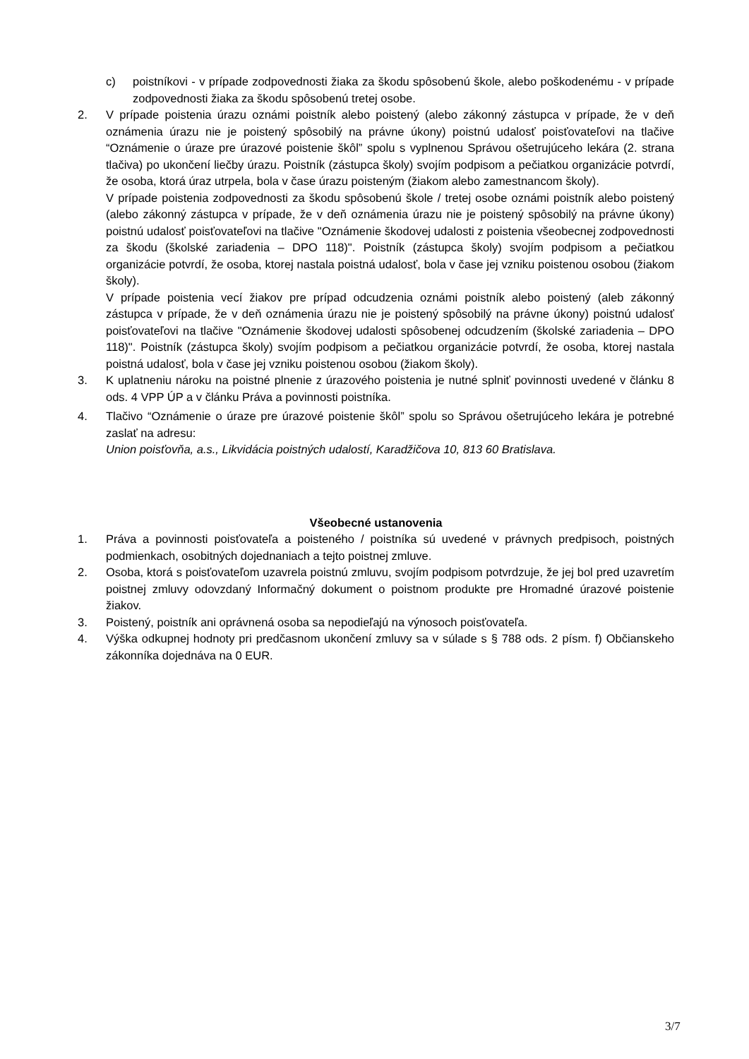c) poistníkovi - v prípade zodpovednosti žiaka za škodu spôsobenú škole, alebo poškodenému - v prípade zodpovednosti žiaka za škodu spôsobenú tretej osobe.
2. V prípade poistenia úrazu oznámi poistník alebo poistený (alebo zákonný zástupca v prípade, že v deň oznámenia úrazu nie je poistený spôsobilý na právne úkony) poistnú udalosť poisťovateľovi na tlačive “Oznámenie o úraze pre úrazové poistenie škôl” spolu s vyplnenou Správou ošetrujúceho lekára (2. strana tlačiva) po ukončení liečby úrazu. Poistník (zástupca školy) svojím podpisom a pečiatkou organizácie potvrdí, že osoba, ktorá úraz utrpela, bola v čase úrazu poisteným (žiakom alebo zamestnancom školy).
V prípade poistenia zodpovednosti za škodu spôsobenú škole / tretej osobe oznámi poistník alebo poistený (alebo zákonný zástupca v prípade, že v deň oznámenia úrazu nie je poistený spôsobilý na právne úkony) poistnú udalosť poisťovateľovi na tlačive "Oznámenie škodovej udalosti z poistenia všeobecnej zodpovednosti za škodu (školské zariadenia – DPO 118)". Poistník (zástupca školy) svojím podpisom a pečiatkou organizácie potvrdí, že osoba, ktorej nastala poistná udalosť, bola v čase jej vzniku poistenou osobou (žiakom školy).
V prípade poistenia vecí žiakov pre prípad odcudzenia oznámi poistník alebo poistený (aleb zákonný zástupca v prípade, že v deň oznámenia úrazu nie je poistený spôsobilý na právne úkony) poistnú udalosť poisťovateľovi na tlačive "Oznámenie škodovej udalosti spôsobenej odcudzením (školské zariadenia – DPO 118)". Poistník (zástupca školy) svojím podpisom a pečiatkou organizácie potvrdí, že osoba, ktorej nastala poistná udalosť, bola v čase jej vzniku poistenou osobou (žiakom školy).
3. K uplatneniu nároku na poistné plnenie z úrazového poistenia je nutné splniť povinnosti uvedené v článku 8 ods. 4 VPP ÚP a v článku Práva a povinnosti poistníka.
4. Tlačivo “Oznámenie o úraze pre úrazové poistenie škôl” spolu so Správou ošetrujúceho lekára je potrebné zaslať na adresu:
Union poisťovňa, a.s., Likvidácia poistných udalostí, Karadžičova 10, 813 60 Bratislava.
Všeobecné ustanovenia
1. Práva a povinnosti poisťovateľa a poisteného / poistníka sú uvedené v právnych predpisoch, poistných podmienkach, osobitných dojednaniach a tejto poistnej zmluve.
2. Osoba, ktorá s poisťovateľom uzavrela poistnú zmluvu, svojím podpisom potvrdzuje, že jej bol pred uzavretím poistnej zmluvy odovzdaný Informačný dokument o poistnom produkte pre Hromadné úrazové poistenie žiakov.
3. Poistený, poistník ani oprávnená osoba sa nepodieľajú na výnosoch poisťovateľa.
4. Výška odkupnej hodnoty pri predčasnom ukončení zmluvy sa v súlade s § 788 ods. 2 písm. f) Občianskeho zákonníka dojednáva na 0 EUR.
3/7